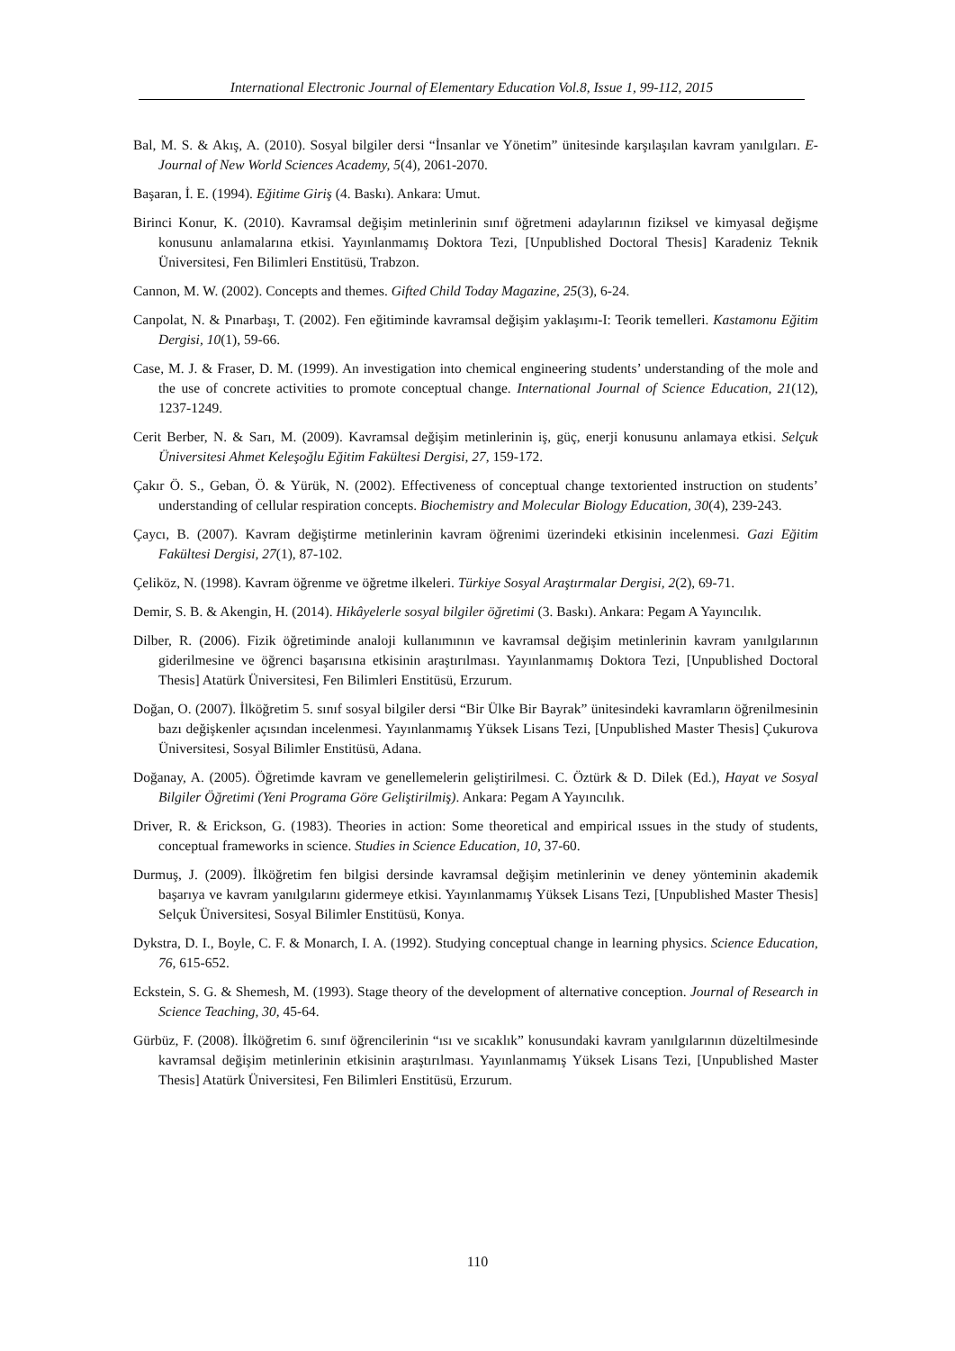International Electronic Journal of Elementary Education Vol.8, Issue 1, 99-112, 2015
Bal, M. S. & Akış, A. (2010). Sosyal bilgiler dersi “İnsanlar ve Yönetim” ünitesinde karşılaşılan kavram yanılgıları. E-Journal of New World Sciences Academy, 5(4), 2061-2070.
Başaran, İ. E. (1994). Eğitime Giriş (4. Baskı). Ankara: Umut.
Birinci Konur, K. (2010). Kavramsal değişim metinlerinin sınıf öğretmeni adaylarının fiziksel ve kimyasal değişme konusunu anlamalarına etkisi. Yayınlanmamış Doktora Tezi, [Unpublished Doctoral Thesis] Karadeniz Teknik Üniversitesi, Fen Bilimleri Enstitüsü, Trabzon.
Cannon, M. W. (2002). Concepts and themes. Gifted Child Today Magazine, 25(3), 6-24.
Canpolat, N. & Pınarbaşı, T. (2002). Fen eğitiminde kavramsal değişim yaklaşımı-I: Teorik temelleri. Kastamonu Eğitim Dergisi, 10(1), 59-66.
Case, M. J. & Fraser, D. M. (1999). An investigation into chemical engineering students’ understanding of the mole and the use of concrete activities to promote conceptual change. International Journal of Science Education, 21(12), 1237-1249.
Cerit Berber, N. & Sarı, M. (2009). Kavramsal değişim metinlerinin iş, güç, enerji konusunu anlamaya etkisi. Selçuk Üniversitesi Ahmet Keleşoğlu Eğitim Fakültesi Dergisi, 27, 159-172.
Çakır Ö. S., Geban, Ö. & Yürük, N. (2002). Effectiveness of conceptual change textoriented instruction on students’ understanding of cellular respiration concepts. Biochemistry and Molecular Biology Education, 30(4), 239-243.
Çaycı, B. (2007). Kavram değiştirme metinlerinin kavram öğrenimi üzerindeki etkisinin incelenmesi. Gazi Eğitim Fakültesi Dergisi, 27(1), 87-102.
Çeliköz, N. (1998). Kavram öğrenme ve öğretme ilkeleri. Türkiye Sosyal Araştırmalar Dergisi, 2(2), 69-71.
Demir, S. B. & Akengin, H. (2014). Hikâyelerle sosyal bilgiler öğretimi (3. Baskı). Ankara: Pegam A Yayıncılık.
Dilber, R. (2006). Fizik öğretiminde analoji kullanımının ve kavramsal değişim metinlerinin kavram yanılgılarının giderilmesine ve öğrenci başarısına etkisinin araştırılması. Yayınlanmamış Doktora Tezi, [Unpublished Doctoral Thesis] Atatürk Üniversitesi, Fen Bilimleri Enstitüsü, Erzurum.
Doğan, O. (2007). İlköğretim 5. sınıf sosyal bilgiler dersi “Bir Ülke Bir Bayrak” ünitesindeki kavramların öğrenilmesinin bazı değişkenler açısından incelenmesi. Yayınlanmamış Yüksek Lisans Tezi, [Unpublished Master Thesis] Çukurova Üniversitesi, Sosyal Bilimler Enstitüsü, Adana.
Doğanay, A. (2005). Öğretimde kavram ve genellemelerin geliştirilmesi. C. Öztürk & D. Dilek (Ed.), Hayat ve Sosyal Bilgiler Öğretimi (Yeni Programa Göre Geliştirilmiş). Ankara: Pegam A Yayıncılık.
Driver, R. & Erickson, G. (1983). Theories in action: Some theoretical and empirical ıssues in the study of students, conceptual frameworks in science. Studies in Science Education, 10, 37-60.
Durmuş, J. (2009). İlköğretim fen bilgisi dersinde kavramsal değişim metinlerinin ve deney yönteminin akademik başarıya ve kavram yanılgılarını gidermeye etkisi. Yayınlanmamış Yüksek Lisans Tezi, [Unpublished Master Thesis] Selçuk Üniversitesi, Sosyal Bilimler Enstitüsü, Konya.
Dykstra, D. I., Boyle, C. F. & Monarch, I. A. (1992). Studying conceptual change in learning physics. Science Education, 76, 615-652.
Eckstein, S. G. & Shemesh, M. (1993). Stage theory of the development of alternative conception. Journal of Research in Science Teaching, 30, 45-64.
Gürbüz, F. (2008). İlköğretim 6. sınıf öğrencilerinin “ısı ve sıcaklık” konusundaki kavram yanılgılarının düzeltilmesinde kavramsal değişim metinlerinin etkisinin araştırılması. Yayınlanmamış Yüksek Lisans Tezi, [Unpublished Master Thesis] Atatürk Üniversitesi, Fen Bilimleri Enstitüsü, Erzurum.
110